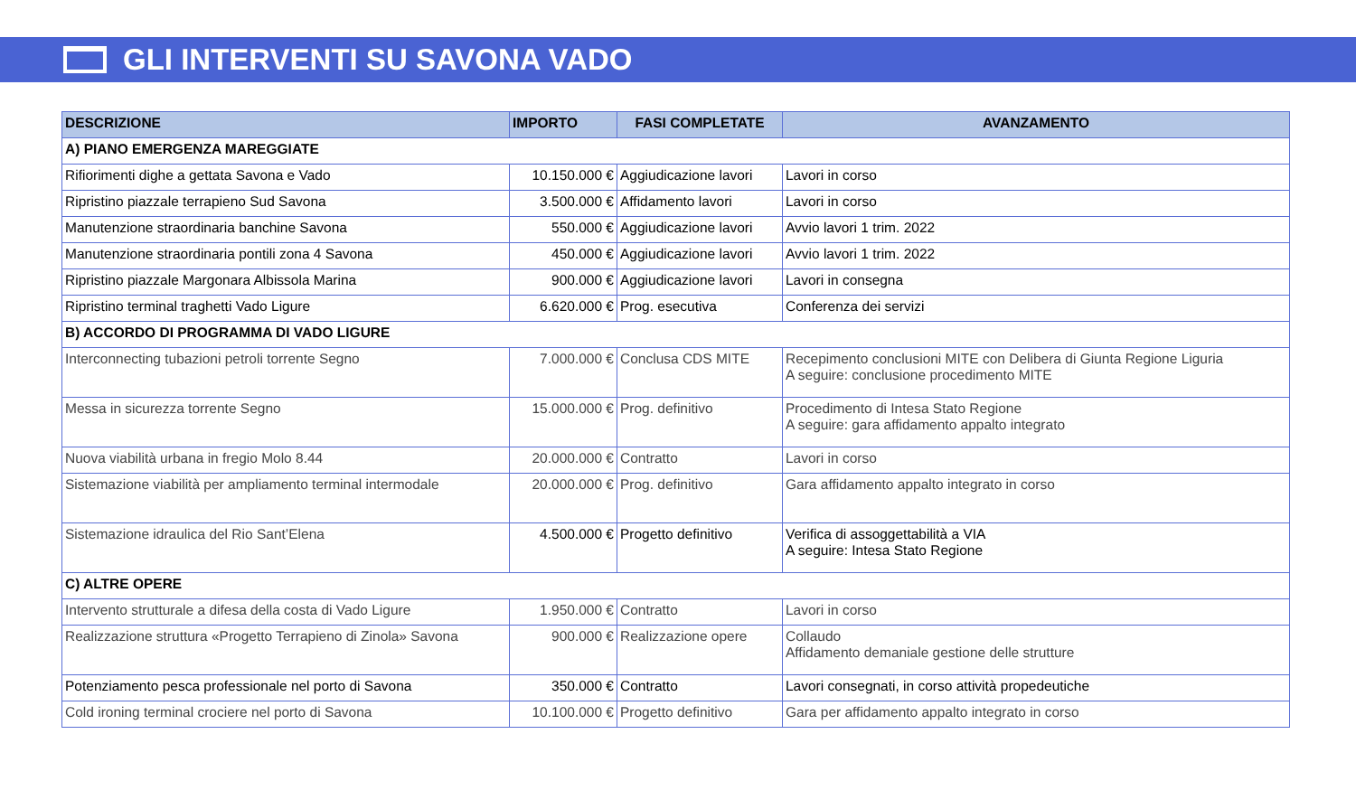GLI INTERVENTI SU SAVONA VADO
| DESCRIZIONE | IMPORTO | FASI COMPLETATE | AVANZAMENTO |
| --- | --- | --- | --- |
| A) PIANO EMERGENZA MAREGGIATE | | | |
| Rifiorimenti dighe a gettata Savona e Vado | 10.150.000 € | Aggiudicazione lavori | Lavori in corso |
| Ripristino piazzale terrapieno Sud Savona | 3.500.000 € | Affidamento lavori | Lavori in corso |
| Manutenzione straordinaria banchine Savona | 550.000 € | Aggiudicazione lavori | Avvio lavori 1 trim. 2022 |
| Manutenzione straordinaria pontili zona 4 Savona | 450.000 € | Aggiudicazione lavori | Avvio lavori 1 trim. 2022 |
| Ripristino piazzale Margonara Albissola Marina | 900.000 € | Aggiudicazione lavori | Lavori in consegna |
| Ripristino terminal traghetti Vado Ligure | 6.620.000 € | Prog. esecutiva | Conferenza dei servizi |
| B) ACCORDO DI PROGRAMMA DI VADO LIGURE | | | |
| Interconnecting tubazioni petroli torrente Segno | 7.000.000 € | Conclusa CDS MITE | Recepimento conclusioni MITE con Delibera di Giunta Regione Liguria A seguire: conclusione procedimento MITE |
| Messa in sicurezza torrente Segno | 15.000.000 € | Prog. definitivo | Procedimento di Intesa Stato Regione A seguire: gara affidamento appalto integrato |
| Nuova viabilità urbana in fregio Molo 8.44 | 20.000.000 € | Contratto | Lavori in corso |
| Sistemazione viabilità per ampliamento terminal intermodale | 20.000.000 € | Prog. definitivo | Gara affidamento appalto integrato in corso |
| Sistemazione idraulica del Rio Sant’Elena | 4.500.000 € | Progetto definitivo | Verifica di assoggettabilità a VIA A seguire: Intesa Stato Regione |
| C) ALTRE OPERE | | | |
| Intervento strutturale a difesa della costa di Vado Ligure | 1.950.000 € | Contratto | Lavori in corso |
| Realizzazione struttura «Progetto Terrapieno di Zinola» Savona | 900.000 € | Realizzazione opere | Collaudo Affidamento demaniale gestione delle strutture |
| Potenziamento pesca professionale nel porto di Savona | 350.000 € | Contratto | Lavori consegnati, in corso attività propedeutiche |
| Cold ironing terminal crociere nel porto di Savona | 10.100.000 € | Progetto definitivo | Gara per affidamento appalto integrato in corso |